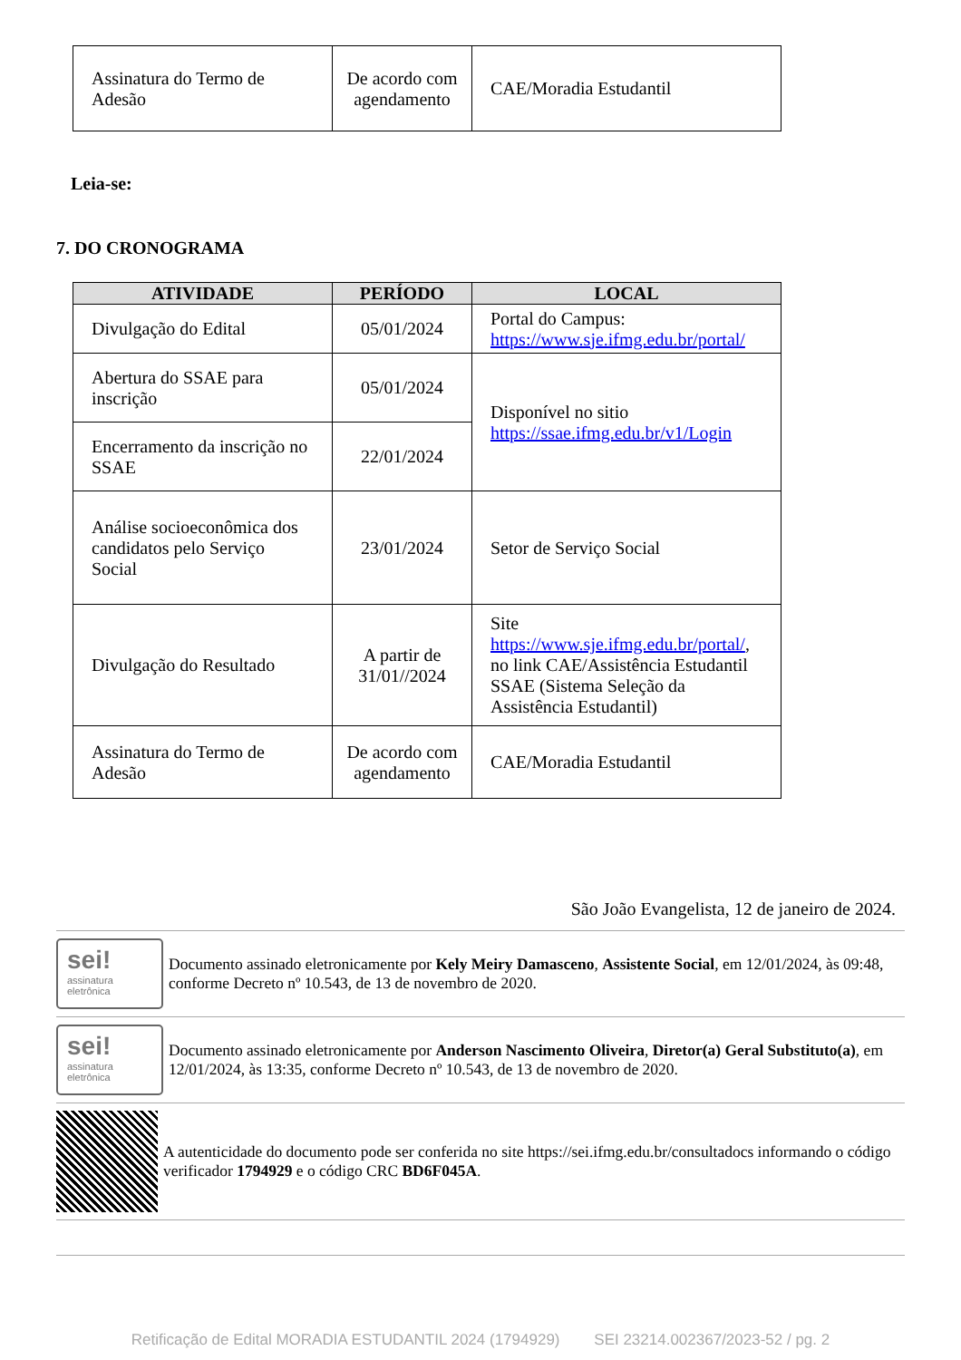| Assinatura do Termo de Adesão | De acordo com agendamento | CAE/Moradia Estudantil |
Leia-se:
7. DO CRONOGRAMA
| ATIVIDADE | PERÍODO | LOCAL |
| --- | --- | --- |
| Divulgação do Edital | 05/01/2024 | Portal do Campus: https://www.sje.ifmg.edu.br/portal/ |
| Abertura do SSAE para inscrição | 05/01/2024 | Disponível no sitio https://ssae.ifmg.edu.br/v1/Login |
| Encerramento da inscrição no SSAE | 22/01/2024 | |
| Análise socioeconômica dos candidatos pelo Serviço Social | 23/01/2024 | Setor de Serviço Social |
| Divulgação do Resultado | A partir de 31/01//2024 | Site https://www.sje.ifmg.edu.br/portal/ , no link CAE/Assistência Estudantil SSAE (Sistema Seleção da Assistência Estudantil) |
| Assinatura do Termo de Adesão | De acordo com agendamento | CAE/Moradia Estudantil |
São João Evangelista, 12 de janeiro de 2024.
sei!
assinatura eletrônica
Documento assinado eletronicamente por Kely Meiry Damasceno, Assistente Social, em 12/01/2024, às 09:48, conforme Decreto nº 10.543, de 13 de novembro de 2020.
sei!
assinatura eletrônica
Documento assinado eletronicamente por Anderson Nascimento Oliveira, Diretor(a) Geral Substituto(a), em 12/01/2024, às 13:35, conforme Decreto nº 10.543, de 13 de novembro de 2020.
A autenticidade do documento pode ser conferida no site https://sei.ifmg.edu.br/consultadocs informando o código verificador 1794929 e o código CRC BD6F045A.
Retificação de Edital MORADIA ESTUDANTIL 2024 (1794929) SEI 23214.002367/2023-52 / pg. 2